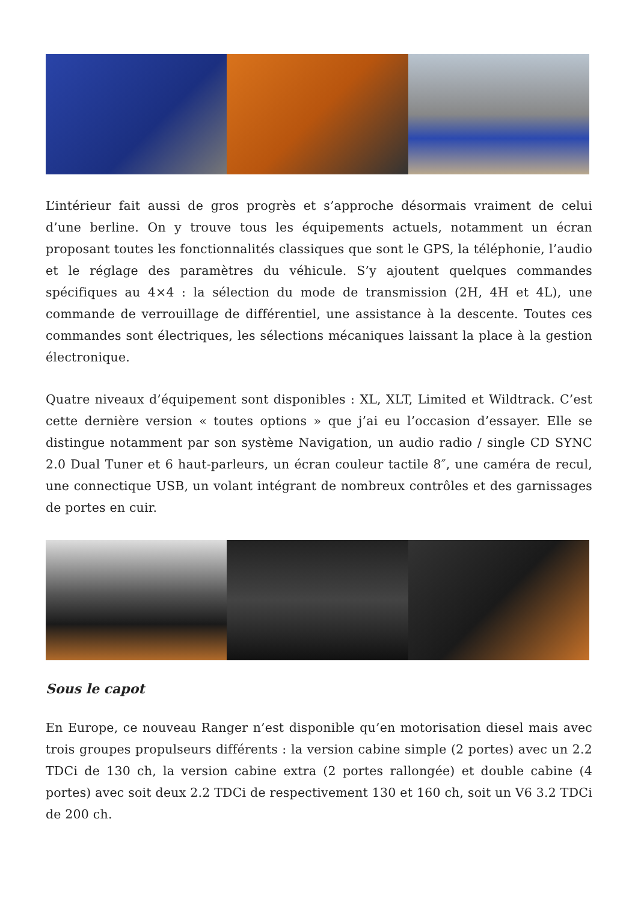L’intérieur fait aussi de gros progrès et s’approche désormais vraiment de celui d’une berline. On y trouve tous les équipements actuels, notamment un écran proposant toutes les fonctionnalités classiques que sont le GPS, la téléphonie, l’audio et le réglage des paramètres du véhicule. S’y ajoutent quelques commandes spécifiques au 4×4 : la sélection du mode de transmission (2H, 4H et 4L), une commande de verrouillage de différentiel, une assistance à la descente. Toutes ces commandes sont électriques, les sélections mécaniques laissant la place à la gestion électronique.
Quatre niveaux d’équipement sont disponibles : XL, XLT, Limited et Wildtrack. C’est cette dernière version « toutes options » que j’ai eu l’occasion d’essayer. Elle se distingue notamment par son système Navigation, un audio radio / single CD SYNC 2.0 Dual Tuner et 6 haut-parleurs, un écran couleur tactile 8″, une caméra de recul, une connectique USB, un volant intégrant de nombreux contrôles et des garnissages de portes en cuir.
Sous le capot
En Europe, ce nouveau Ranger n’est disponible qu’en motorisation diesel mais avec trois groupes propulseurs différents : la version cabine simple (2 portes) avec un 2.2 TDCi de 130 ch, la version cabine extra (2 portes rallongée) et double cabine (4 portes) avec soit deux 2.2 TDCi de respectivement 130 et 160 ch, soit un V6 3.2 TDCi de 200 ch.